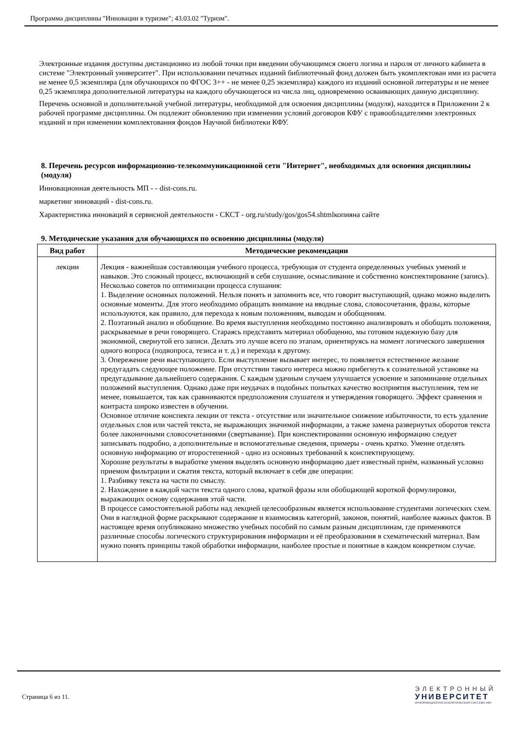Программа дисциплины "Инновации в туризме"; 43.03.02 "Туризм".
Электронные издания доступны дистанционно из любой точки при введении обучающимся своего логина и пароля от личного кабинета в системе "Электронный университет". При использовании печатных изданий библиотечный фонд должен быть укомплектован ими из расчета не менее 0,5 экземпляра (для обучающихся по ФГОС 3++ - не менее 0,25 экземпляра) каждого из изданий основной литературы и не менее 0,25 экземпляра дополнительной литературы на каждого обучающегося из числа лиц, одновременно осваивающих данную дисциплину.
Перечень основной и дополнительной учебной литературы, необходимой для освоения дисциплины (модуля), находится в Приложении 2 к рабочей программе дисциплины. Он подлежит обновлению при изменении условий договоров КФУ с правообладателями электронных изданий и при изменении комплектования фондов Научной библиотеки КФУ.
8. Перечень ресурсов информационно-телекоммуникационной сети "Интернет", необходимых для освоения дисциплины (модуля)
Инновационная деятельность МП - - dist-cons.ru.
маркетинг инноваций - dist-cons.ru.
Характеристика инноваций в сервисной деятельности - СКСТ - org.ru/study/gos/gos54.shtmlкопияна сайте
9. Методические указания для обучающихся по освоению дисциплины (модуля)
| Вид работ | Методические рекомендации |
| --- | --- |
| лекции | Лекция - важнейшая составляющая учебного процесса, требующая от студента определенных учебных умений и навыков. Это сложный процесс, включающий в себя слушание, осмысливание и собственно конспектирование (запись). Несколько советов по оптимизации процесса слушания: 1. Выделение основных положений. Нельзя понять и запомнить все, что говорит выступающий, однако можно выделить основные моменты. Для этого необходимо обращать внимание на вводные слова, словосочетания, фразы, которые используются, как правило, для перехода к новым положениям, выводам и обобщениям. 2. Поэтапный анализ и обобщение. Во время выступления необходимо постоянно анализировать и обобщать положения, раскрываемые в речи говорящего. Стараясь представить материал обобщенно, мы готовим надежную базу для экономной, свернутой его записи. Делать это лучше всего по этапам, ориентируясь на момент логического завершения одного вопроса (подвопроса, тезиса и т. д.) и перехода к другому. 3. Опережение речи выступающего. Если выступление вызывает интерес, то появляется естественное желание предугадать следующее положение. При отсутствии такого интереса можно прибегнуть к сознательной установке на предугадывание дальнейшего содержания. С каждым удачным случаем улучшается усвоение и запоминание отдельных положений выступления. Однако даже при неудачах в подобных попытках качество восприятия выступления, тем не менее, повышается, так как сравниваются предположения слушателя и утверждения говорящего. Эффект сравнения и контраста широко известен в обучении. Основное отличие конспекта лекции от текста - отсутствие или значительное снижение избыточности, то есть удаление отдельных слов или частей текста, не выражающих значимой информации, а также замена развернутых оборотов текста более лаконичными словосочетаниями (свертывание). При конспектировании основную информацию следует записывать подробно, а дополнительные и вспомогательные сведения, примеры - очень кратко. Умение отделять основную информацию от второстепенной - одно из основных требований к конспектирующему. Хорошие результаты в выработке умения выделять основную информацию дает известный приём, названный условно приемом фильтрации и сжатия текста, который включает в себя две операции: 1. Разбивку текста на части по смыслу. 2. Нахождение в каждой части текста одного слова, краткой фразы или обобщающей короткой формулировки, выражающих основу содержания этой части. В процессе самостоятельной работы над лекцией целесообразным является использование студентами логических схем. Они в наглядной форме раскрывают содержание и взаимосвязь категорий, законов, понятий, наиболее важных фактов. В настоящее время опубликовано множество учебных пособий по самым разным дисциплинам, где применяются различные способы логического структурирования информации и её преобразования в схематический материал. Вам нужно понять принципы такой обработки информации, наиболее простые и понятные в каждом конкретном случае. |
Страница 6 из 11.
ЭЛЕКТРОННЫЙ
УНИВЕРСИТЕТ
ИНФОРМАЦИОННО-АНАЛИТИЧЕСКАЯ СИСТЕМА КФУ